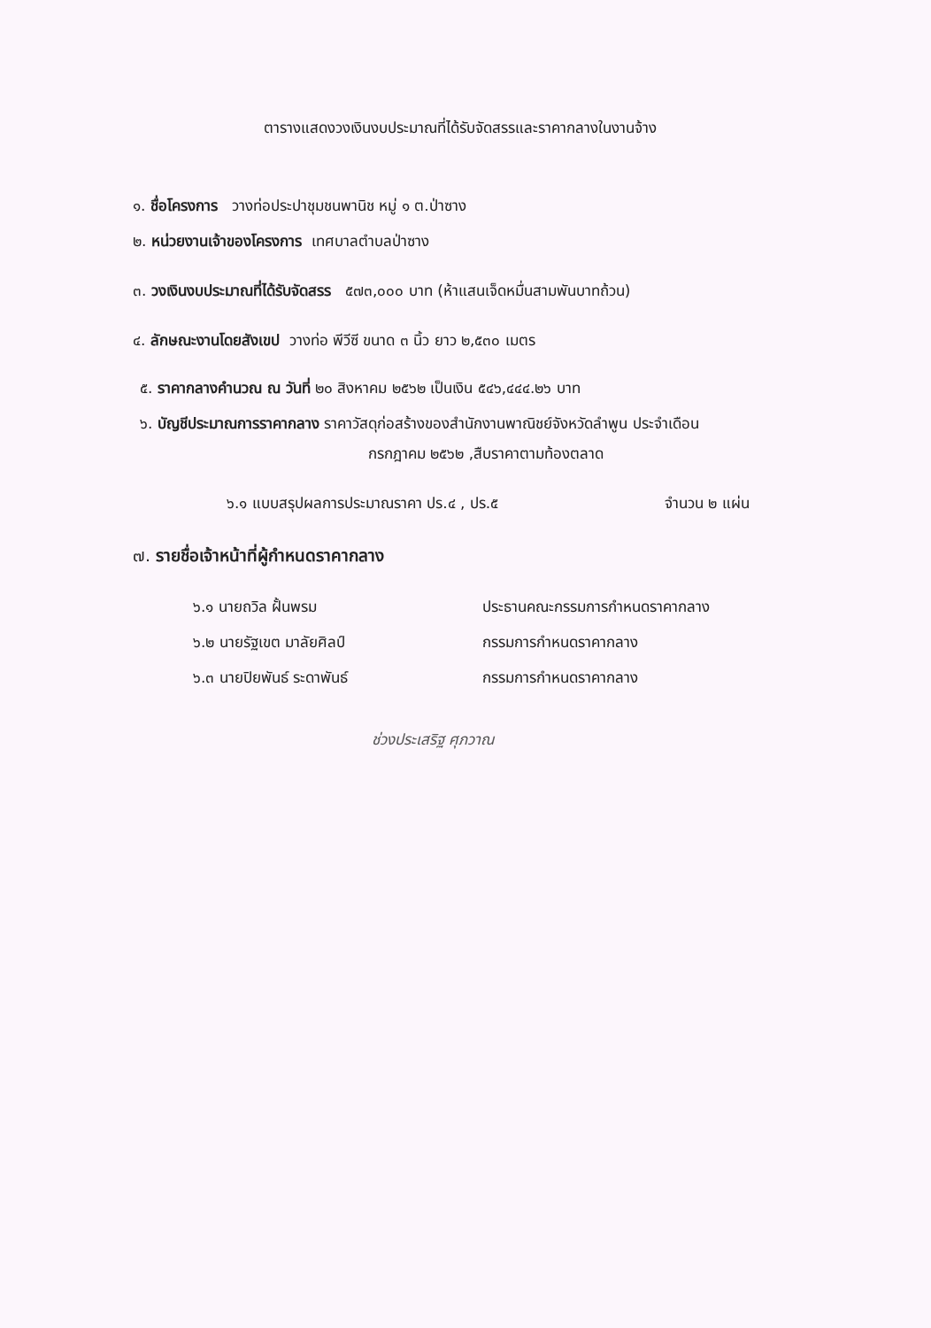ตารางแสดงวงเงินงบประมาณที่ได้รับจัดสรรและราคากลางในงานจ้าง
๑. ชื่อโครงการ วางท่อประปาชุมชนพานิช หมู่ ๑ ต.ป่าซาง
๒. หน่วยงานเจ้าของโครงการ เทศบาลตำบลป่าซาง
๓. วงเงินงบประมาณที่ได้รับจัดสรร ๕๗๓,๐๐๐ บาท (ห้าแสนเจ็ดหมื่นสามพันบาทถ้วน)
๔. ลักษณะงานโดยสังเขป วางท่อ พีวีซี ขนาด ๓ นิ้ว ยาว ๒,๕๓๐ เมตร
๕. ราคากลางคำนวณ ณ วันที่ ๒๐ สิงหาคม ๒๕๖๒ เป็นเงิน ๕๔๖,๔๔๔.๒๖ บาท
๖. บัญชีประมาณการราคากลาง ราคาวัสดุก่อสร้างของสำนักงานพาณิชย์จังหวัดลำพูน ประจำเดือน
กรกฎาคม ๒๕๖๒ ,สืบราคาตามท้องตลาด
๖.๑ แบบสรุปผลการประมาณราคา ปร.๔ , ปร.๕ จำนวน ๒ แผ่น
๗. รายชื่อเจ้าหน้าที่ผู้กำหนดราคากลาง
๖.๑ นายถวิล ฝั้นพรม ประธานคณะกรรมการกำหนดราคากลาง
๖.๒ นายรัฐเขต มาลัยศิลป์ กรรมการกำหนดราคากลาง
๖.๓ นายปิยพันธ์ ระดาพันธ์ กรรมการกำหนดราคากลาง
ช่วงประเสริฐ ศุภวาณ